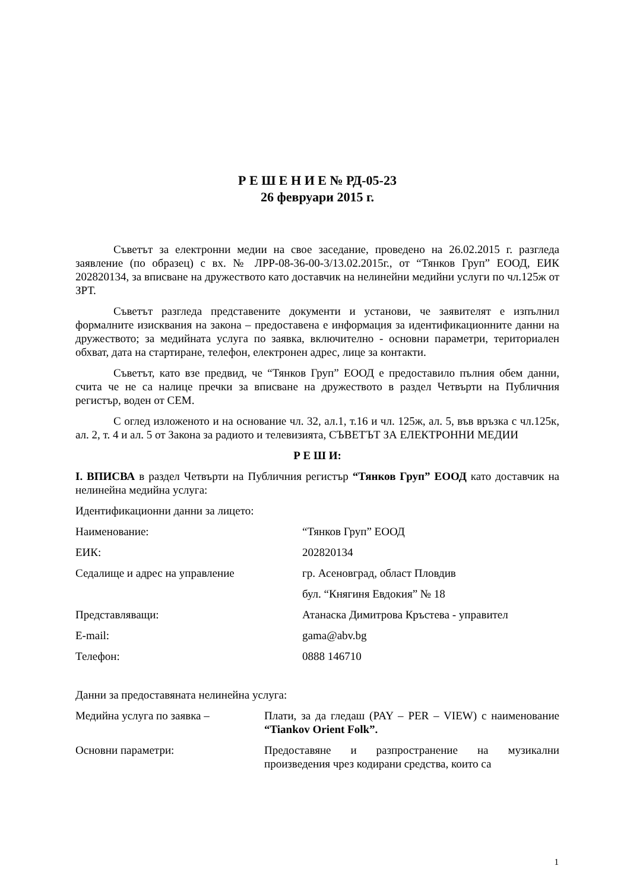Р Е Ш Е Н И Е № РД-05-23
26 февруари 2015 г.
Съветът за електронни медии на свое заседание, проведено на 26.02.2015 г. разгледа заявление (по образец) с вх. № ЛРР-08-36-00-3/13.02.2015г., от “Тянков Груп” ЕООД, ЕИК 202820134, за вписване на дружеството като доставчик на нелинейни медийни услуги по чл.125ж от ЗРТ.
Съветът разгледа представените документи и установи, че заявителят е изпълнил формалните изисквания на закона – предоставена е информация за идентификационните данни на дружеството; за медийната услуга по заявка, включително - основни параметри, териториален обхват, дата на стартиране, телефон, електронен адрес, лице за контакти.
Съветът, като взе предвид, че “Тянков Груп” ЕООД е предоставило пълния обем данни, счита че не са налице пречки за вписване на дружеството в раздел Четвърти на Публичния регистър, воден от СЕМ.
С оглед изложеното и на основание чл. 32, ал.1, т.16 и чл. 125ж, ал. 5, във връзка с чл.125к, ал. 2, т. 4 и ал. 5 от Закона за радиото и телевизията, СЪВЕТЪТ ЗА ЕЛЕКТРОННИ МЕДИИ
Р Е Ш И:
I. ВПИСВА в раздел Четвърти на Публичния регистър “Тянков Груп” ЕООД като доставчик на нелинейна медийна услуга:
Идентификационни данни за лицето:
| Наименование: | “Тянков Груп” ЕООД |
| ЕИК: | 202820134 |
| Седалище и адрес на управление | гр. Асеновград, област Пловдив |
| | бул. “Княгиня Евдокия” № 18 |
| Представляващи: | Атанаска Димитрова Кръстева - управител |
| E-mail: | gama@abv.bg |
| Телефон: | 0888 146710 |
Данни за предоставяната нелинейна услуга:
| Медийна услуга по заявка – | Плати, за да гледаш (PAY – PER – VIEW) с наименование “Tiankov Orient Folk”. |
| Основни параметри: | Предоставяне и разпространение на музикални произведения чрез кодирани средства, които са |
1